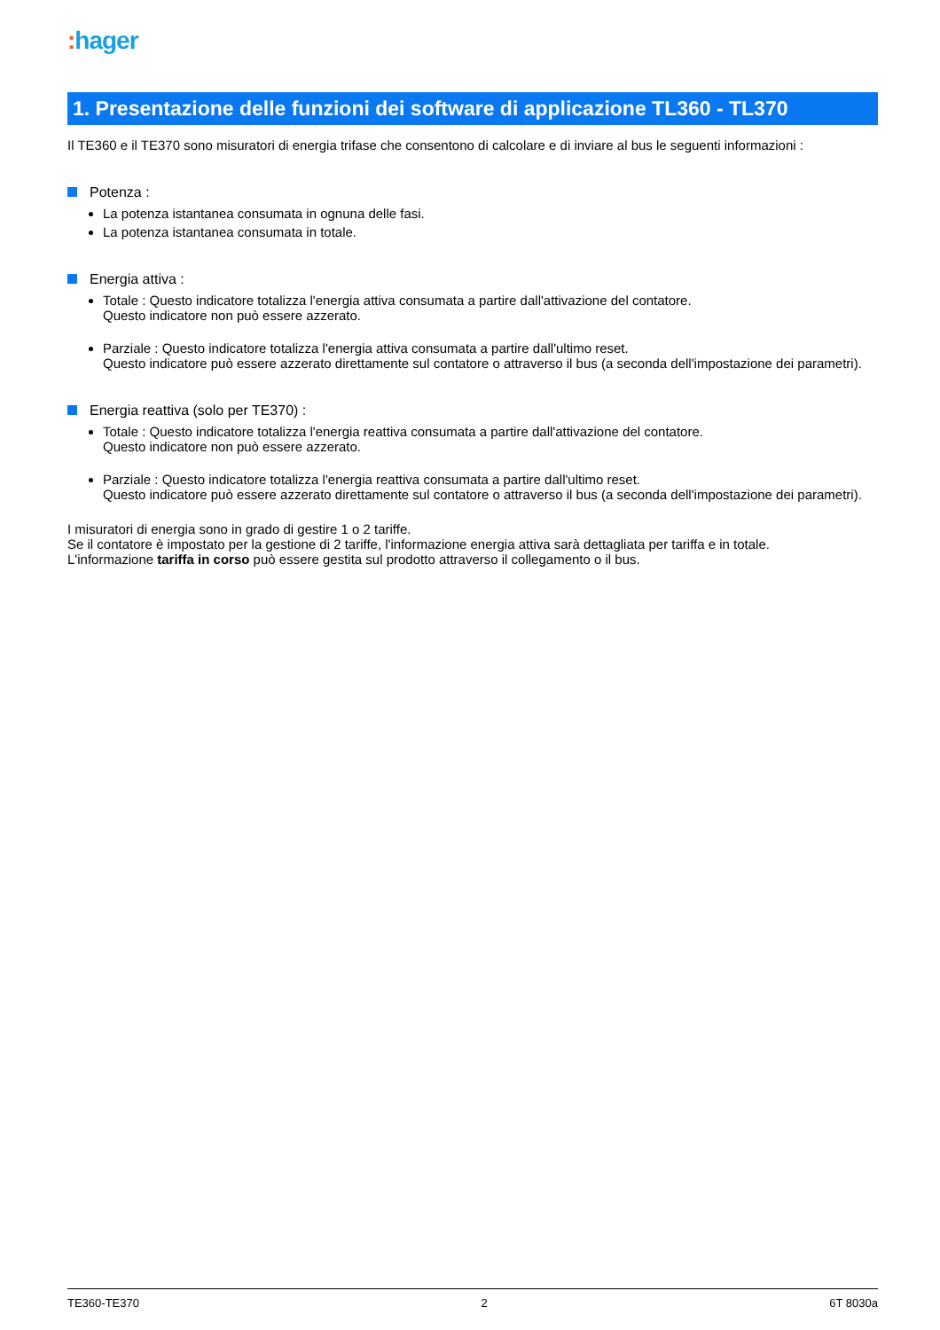: hager
1. Presentazione delle funzioni dei software di applicazione TL360 - TL370
Il TE360 e il TE370 sono misuratori di energia trifase che consentono di calcolare e di inviare al bus le seguenti informazioni :
Potenza :
La potenza istantanea consumata in ognuna delle fasi.
La potenza istantanea consumata in totale.
Energia attiva :
Totale : Questo indicatore totalizza l'energia attiva consumata a partire dall'attivazione del contatore.
Questo indicatore non può essere azzerato.
Parziale : Questo indicatore totalizza l'energia attiva consumata a partire dall'ultimo reset.
Questo indicatore può essere azzerato direttamente sul contatore o attraverso il bus (a seconda dell'impostazione dei parametri).
Energia reattiva (solo per TE370) :
Totale : Questo indicatore totalizza l'energia reattiva consumata a partire dall'attivazione del contatore.
Questo indicatore non può essere azzerato.
Parziale : Questo indicatore totalizza l'energia reattiva consumata a partire dall'ultimo reset.
Questo indicatore può essere azzerato direttamente sul contatore o attraverso il bus (a seconda dell'impostazione dei parametri).
I misuratori di energia sono in grado di gestire 1 o 2 tariffe.
Se il contatore è impostato per la gestione di 2 tariffe, l'informazione energia attiva sarà dettagliata per tariffa e in totale.
L'informazione tariffa in corso può essere gestita sul prodotto attraverso il collegamento o il bus.
TE360-TE370 2 6T 8030a